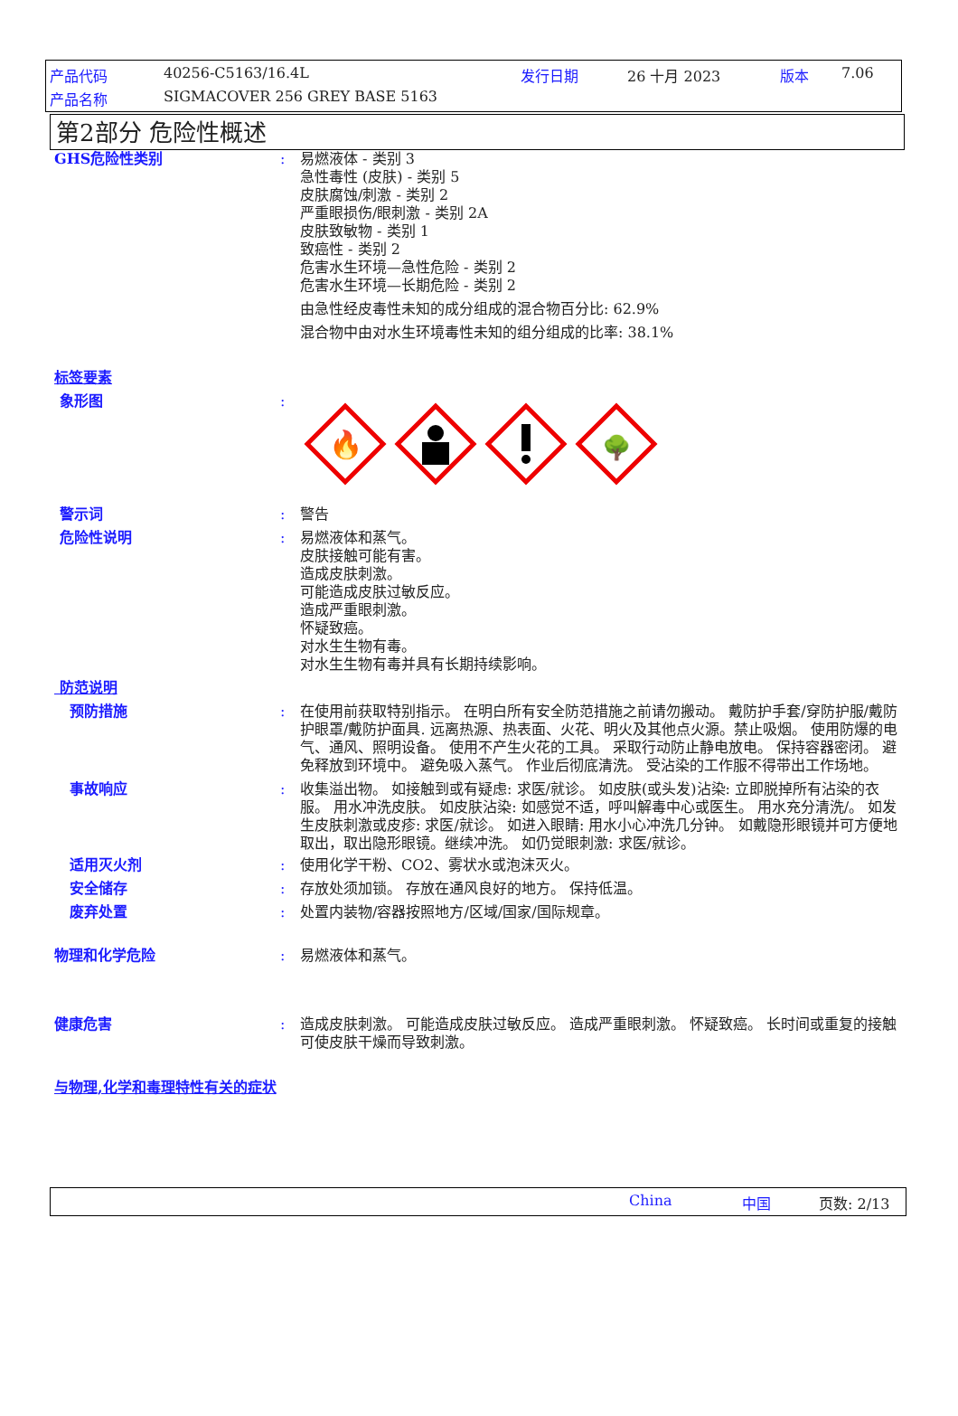产品代码 40256-C5163/16.4L 发行日期 26 十月 2023 版本 7.06
产品名称 SIGMACOVER 256 GREY BASE 5163
第2部分 危险性概述
GHS危险性类别 : 易燃液体 - 类别 3
急性毒性 (皮肤) - 类别 5
皮肤腐蚀/刺激 - 类别 2
严重眼损伤/眼刺激 - 类别 2A
皮肤致敏物 - 类别 1
致癌性 - 类别 2
危害水生环境—急性危险 - 类别 2
危害水生环境—长期危险 - 类别 2
由急性经皮毒性未知的成分组成的混合物百分比: 62.9%
混合物中由对水生环境毒性未知的组分组成的比率: 38.1%
标签要素
象形图 :
🔥
🌳
警示词 : 警告
危险性说明 : 易燃液体和蒸气。
皮肤接触可能有害。
造成皮肤刺激。
可能造成皮肤过敏反应。
造成严重眼刺激。
怀疑致癌。
对水生生物有毒。
对水生生物有毒并具有长期持续影响。
防范说明
预防措施 : 在使用前获取特别指示。 在明白所有安全防范措施之前请勿搬动。 戴防护手套/穿防护服/戴防护眼罩/戴防护面具. 远离热源、热表面、火花、明火及其他点火源。禁止吸烟。 使用防爆的电气、通风、照明设备。 使用不产生火花的工具。 采取行动防止静电放电。 保持容器密闭。 避免释放到环境中。 避免吸入蒸气。 作业后彻底清洗。 受沾染的工作服不得带出工作场地。
事故响应 : 收集溢出物。 如接触到或有疑虑: 求医/就诊。 如皮肤(或头发)沾染: 立即脱掉所有沾染的衣服。 用水冲洗皮肤。 如皮肤沾染: 如感觉不适，呼叫解毒中心或医生。 用水充分清洗/。 如发生皮肤刺激或皮疹: 求医/就诊。 如进入眼睛: 用水小心冲洗几分钟。 如戴隐形眼镜并可方便地取出，取出隐形眼镜。继续冲洗。 如仍觉眼刺激: 求医/就诊。
适用灭火剂 : 使用化学干粉、CO2、雾状水或泡沫灭火。
安全储存 : 存放处须加锁。 存放在通风良好的地方。 保持低温。
废弃处置 : 处置内装物/容器按照地方/区域/国家/国际规章。
物理和化学危险 : 易燃液体和蒸气。
健康危害 : 造成皮肤刺激。 可能造成皮肤过敏反应。 造成严重眼刺激。 怀疑致癌。 长时间或重复的接触可使皮肤干燥而导致刺激。
与物理,化学和毒理特性有关的症状
China 中国 页数: 2/13